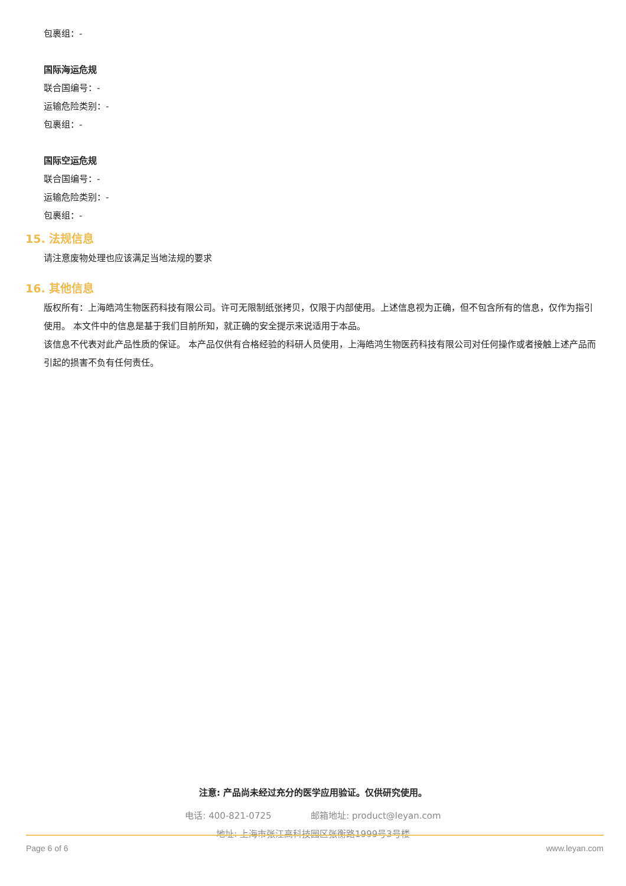包裹组：-
国际海运危规
联合国编号：-
运输危险类别：-
包裹组：-
国际空运危规
联合国编号：-
运输危险类别：-
包裹组：-
15. 法规信息
请注意废物处理也应该满足当地法规的要求
16. 其他信息
版权所有：上海皓鸿生物医药科技有限公司。许可无限制纸张拷贝，仅限于内部使用。上述信息视为正确，但不包含所有的信息，仅作为指引使用。 本文件中的信息是基于我们目前所知，就正确的安全提示来说适用于本品。
该信息不代表对此产品性质的保证。 本产品仅供有合格经验的科研人员使用，上海皓鸿生物医药科技有限公司对任何操作或者接触上述产品而引起的损害不负有任何责任。
注意: 产品尚未经过充分的医学应用验证。仅供研究使用。
电话: 400-821-0725 邮箱地址: product@leyan.com
地址: 上海市张江高科技园区张衡路1999号3号楼
Page 6 of 6 www.leyan.com